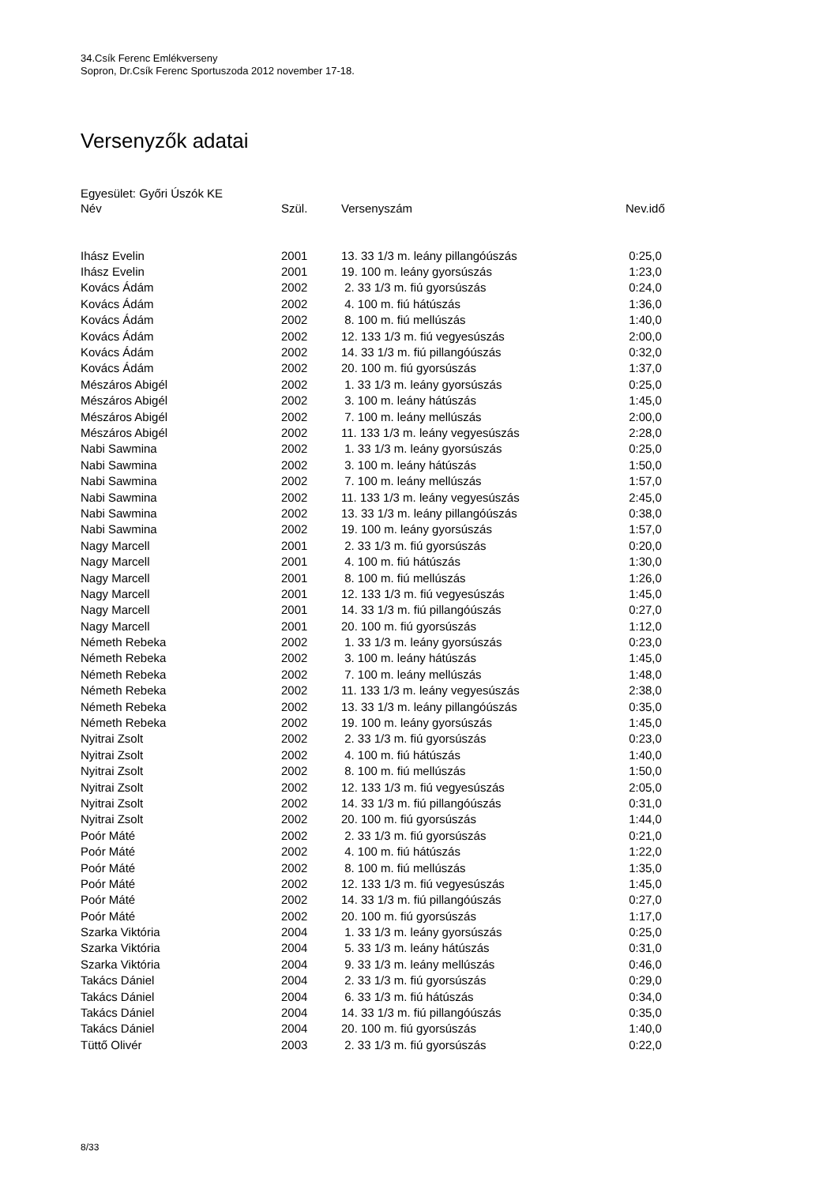34.Csík Ferenc Emlékverseny
Sopron, Dr.Csík Ferenc Sportuszoda 2012 november 17-18.
Versenyzők adatai
Egyesület: Győri Úszók KE
| Név | Szül. | Versenyszám | Nev.idő |
| --- | --- | --- | --- |
| Ihász Evelin | 2001 | 13. 33 1/3 m. leány pillangóúszás | 0:25,0 |
| Ihász Evelin | 2001 | 19. 100 m. leány gyorsúszás | 1:23,0 |
| Kovács Ádám | 2002 | 2. 33 1/3 m. fiú gyorsúszás | 0:24,0 |
| Kovács Ádám | 2002 | 4. 100 m. fiú hátúszás | 1:36,0 |
| Kovács Ádám | 2002 | 8. 100 m. fiú mellúszás | 1:40,0 |
| Kovács Ádám | 2002 | 12. 133 1/3 m. fiú vegyesúszás | 2:00,0 |
| Kovács Ádám | 2002 | 14. 33 1/3 m. fiú pillangóúszás | 0:32,0 |
| Kovács Ádám | 2002 | 20. 100 m. fiú gyorsúszás | 1:37,0 |
| Mészáros Abigél | 2002 | 1. 33 1/3 m. leány gyorsúszás | 0:25,0 |
| Mészáros Abigél | 2002 | 3. 100 m. leány hátúszás | 1:45,0 |
| Mészáros Abigél | 2002 | 7. 100 m. leány mellúszás | 2:00,0 |
| Mészáros Abigél | 2002 | 11. 133 1/3 m. leány vegyesúszás | 2:28,0 |
| Nabi Sawmina | 2002 | 1. 33 1/3 m. leány gyorsúszás | 0:25,0 |
| Nabi Sawmina | 2002 | 3. 100 m. leány hátúszás | 1:50,0 |
| Nabi Sawmina | 2002 | 7. 100 m. leány mellúszás | 1:57,0 |
| Nabi Sawmina | 2002 | 11. 133 1/3 m. leány vegyesúszás | 2:45,0 |
| Nabi Sawmina | 2002 | 13. 33 1/3 m. leány pillangóúszás | 0:38,0 |
| Nabi Sawmina | 2002 | 19. 100 m. leány gyorsúszás | 1:57,0 |
| Nagy Marcell | 2001 | 2. 33 1/3 m. fiú gyorsúszás | 0:20,0 |
| Nagy Marcell | 2001 | 4. 100 m. fiú hátúszás | 1:30,0 |
| Nagy Marcell | 2001 | 8. 100 m. fiú mellúszás | 1:26,0 |
| Nagy Marcell | 2001 | 12. 133 1/3 m. fiú vegyesúszás | 1:45,0 |
| Nagy Marcell | 2001 | 14. 33 1/3 m. fiú pillangóúszás | 0:27,0 |
| Nagy Marcell | 2001 | 20. 100 m. fiú gyorsúszás | 1:12,0 |
| Németh Rebeka | 2002 | 1. 33 1/3 m. leány gyorsúszás | 0:23,0 |
| Németh Rebeka | 2002 | 3. 100 m. leány hátúszás | 1:45,0 |
| Németh Rebeka | 2002 | 7. 100 m. leány mellúszás | 1:48,0 |
| Németh Rebeka | 2002 | 11. 133 1/3 m. leány vegyesúszás | 2:38,0 |
| Németh Rebeka | 2002 | 13. 33 1/3 m. leány pillangóúszás | 0:35,0 |
| Németh Rebeka | 2002 | 19. 100 m. leány gyorsúszás | 1:45,0 |
| Nyitrai Zsolt | 2002 | 2. 33 1/3 m. fiú gyorsúszás | 0:23,0 |
| Nyitrai Zsolt | 2002 | 4. 100 m. fiú hátúszás | 1:40,0 |
| Nyitrai Zsolt | 2002 | 8. 100 m. fiú mellúszás | 1:50,0 |
| Nyitrai Zsolt | 2002 | 12. 133 1/3 m. fiú vegyesúszás | 2:05,0 |
| Nyitrai Zsolt | 2002 | 14. 33 1/3 m. fiú pillangóúszás | 0:31,0 |
| Nyitrai Zsolt | 2002 | 20. 100 m. fiú gyorsúszás | 1:44,0 |
| Poór Máté | 2002 | 2. 33 1/3 m. fiú gyorsúszás | 0:21,0 |
| Poór Máté | 2002 | 4. 100 m. fiú hátúszás | 1:22,0 |
| Poór Máté | 2002 | 8. 100 m. fiú mellúszás | 1:35,0 |
| Poór Máté | 2002 | 12. 133 1/3 m. fiú vegyesúszás | 1:45,0 |
| Poór Máté | 2002 | 14. 33 1/3 m. fiú pillangóúszás | 0:27,0 |
| Poór Máté | 2002 | 20. 100 m. fiú gyorsúszás | 1:17,0 |
| Szarka Viktória | 2004 | 1. 33 1/3 m. leány gyorsúszás | 0:25,0 |
| Szarka Viktória | 2004 | 5. 33 1/3 m. leány hátúszás | 0:31,0 |
| Szarka Viktória | 2004 | 9. 33 1/3 m. leány mellúszás | 0:46,0 |
| Takács Dániel | 2004 | 2. 33 1/3 m. fiú gyorsúszás | 0:29,0 |
| Takács Dániel | 2004 | 6. 33 1/3 m. fiú hátúszás | 0:34,0 |
| Takács Dániel | 2004 | 14. 33 1/3 m. fiú pillangóúszás | 0:35,0 |
| Takács Dániel | 2004 | 20. 100 m. fiú gyorsúszás | 1:40,0 |
| Tüttő Olivér | 2003 | 2. 33 1/3 m. fiú gyorsúszás | 0:22,0 |
8/33